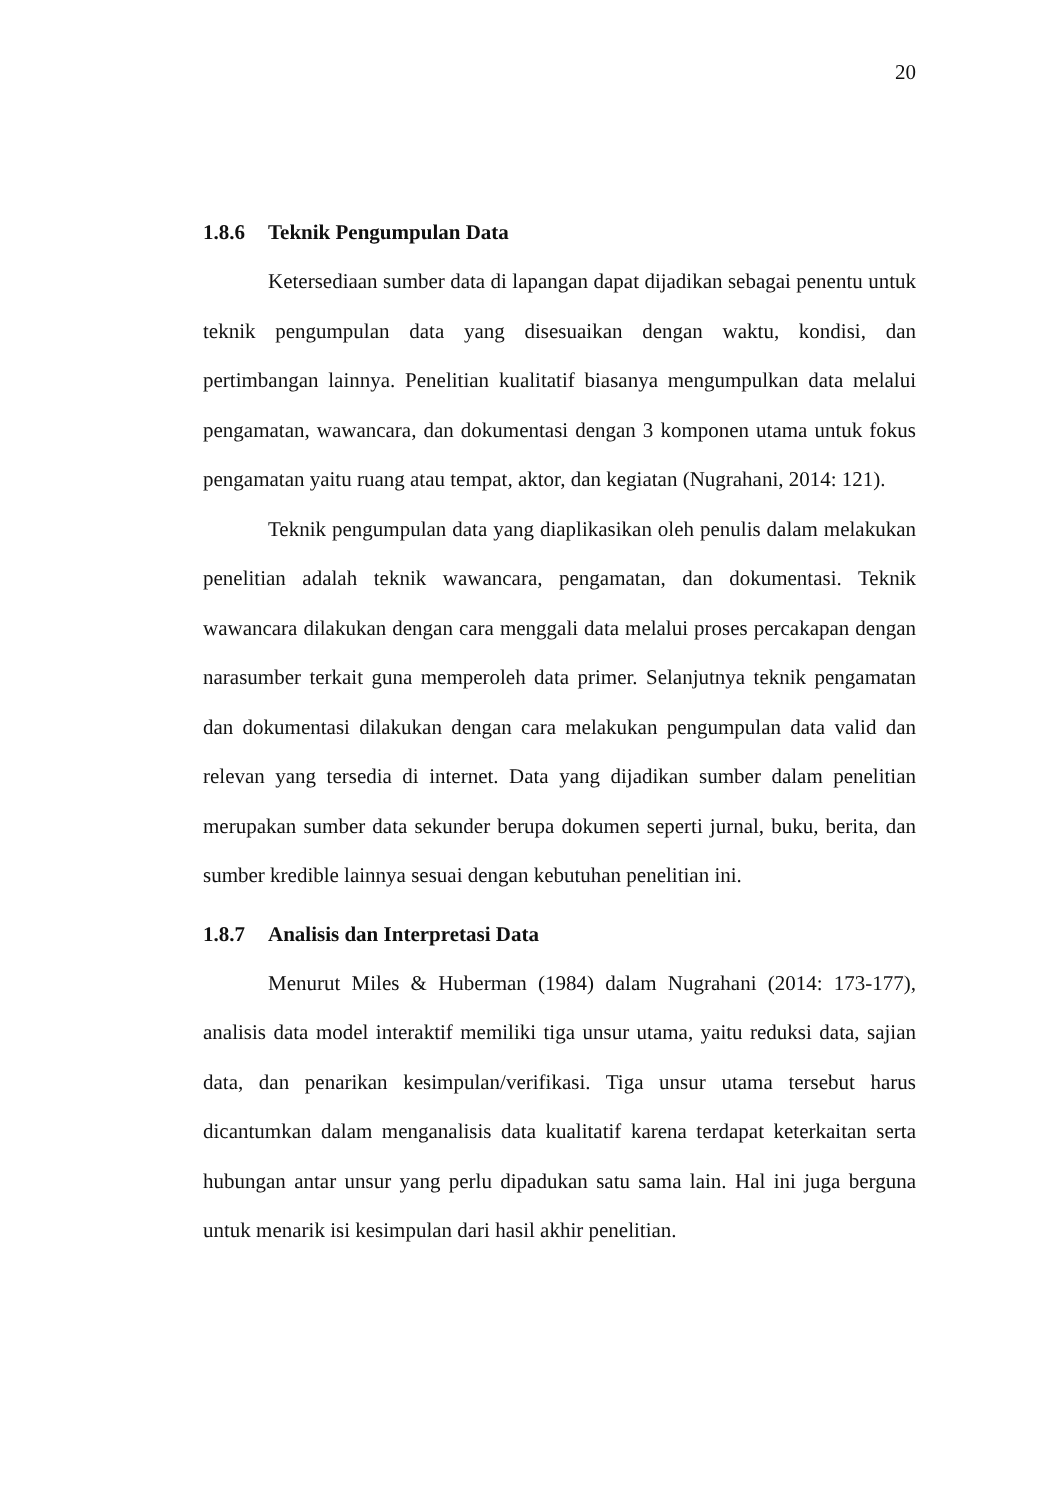20
1.8.6 Teknik Pengumpulan Data
Ketersediaan sumber data di lapangan dapat dijadikan sebagai penentu untuk teknik pengumpulan data yang disesuaikan dengan waktu, kondisi, dan pertimbangan lainnya. Penelitian kualitatif biasanya mengumpulkan data melalui pengamatan, wawancara, dan dokumentasi dengan 3 komponen utama untuk fokus pengamatan yaitu ruang atau tempat, aktor, dan kegiatan (Nugrahani, 2014: 121).
Teknik pengumpulan data yang diaplikasikan oleh penulis dalam melakukan penelitian adalah teknik wawancara, pengamatan, dan dokumentasi. Teknik wawancara dilakukan dengan cara menggali data melalui proses percakapan dengan narasumber terkait guna memperoleh data primer. Selanjutnya teknik pengamatan dan dokumentasi dilakukan dengan cara melakukan pengumpulan data valid dan relevan yang tersedia di internet. Data yang dijadikan sumber dalam penelitian merupakan sumber data sekunder berupa dokumen seperti jurnal, buku, berita, dan sumber kredible lainnya sesuai dengan kebutuhan penelitian ini.
1.8.7 Analisis dan Interpretasi Data
Menurut Miles & Huberman (1984) dalam Nugrahani (2014: 173-177), analisis data model interaktif memiliki tiga unsur utama, yaitu reduksi data, sajian data, dan penarikan kesimpulan/verifikasi. Tiga unsur utama tersebut harus dicantumkan dalam menganalisis data kualitatif karena terdapat keterkaitan serta hubungan antar unsur yang perlu dipadukan satu sama lain. Hal ini juga berguna untuk menarik isi kesimpulan dari hasil akhir penelitian.